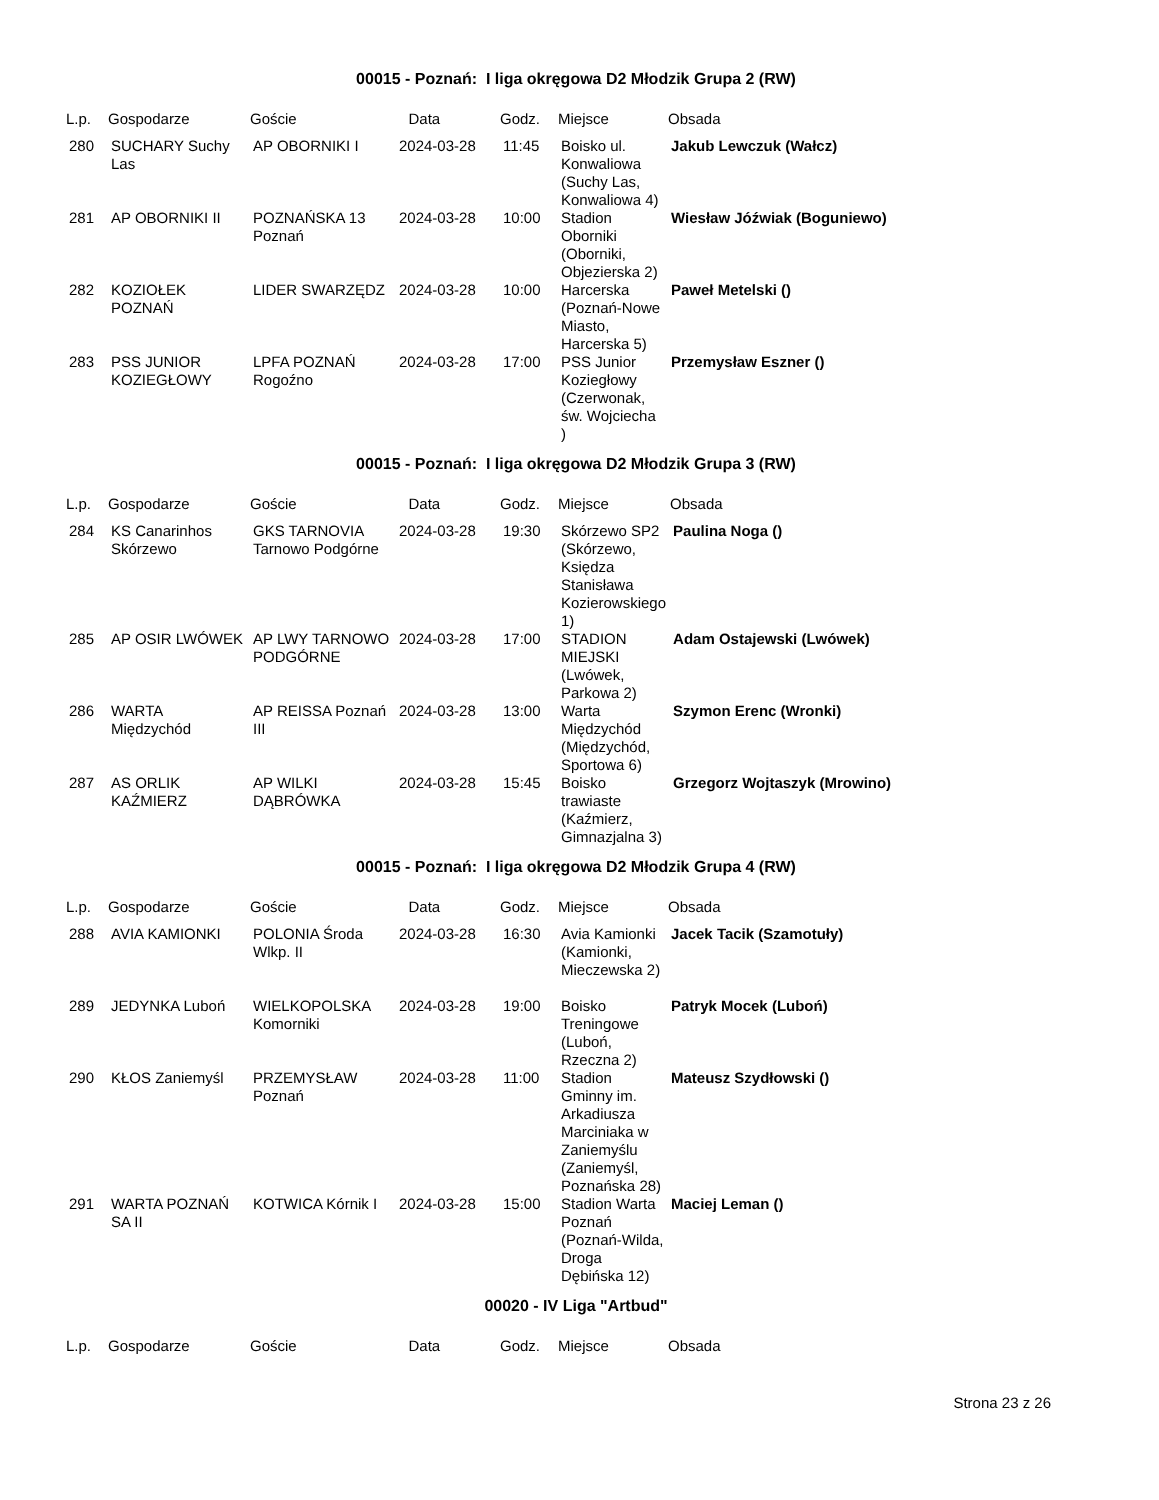00015 - Poznań: I liga okręgowa D2 Młodzik Grupa 2 (RW)
| L.p. | Gospodarze | Goście | Data | Godz. | Miejsce | Obsada |
| --- | --- | --- | --- | --- | --- | --- |
| 280 | SUCHARY Suchy Las | AP OBORNIKI I | 2024-03-28 | 11:45 | Boisko ul. Konwaliowa (Suchy Las, Konwaliowa 4) | Jakub Lewczuk (Wałcz) |
| 281 | AP OBORNIKI II | POZNAŃSKA 13 Poznań | 2024-03-28 | 10:00 | Stadion Oborniki (Oborniki, Objezierska 2) | Wiesław Jóźwiak (Boguniewo) |
| 282 | KOZIOŁEK POZNAŃ | LIDER SWARZĘDZ | 2024-03-28 | 10:00 | Harcerska (Poznań-Nowe Miasto, Harcerska 5) | Paweł Metelski () |
| 283 | PSS JUNIOR KOZIEGŁOWY | LPFA POZNAŃ Rogoźno | 2024-03-28 | 17:00 | PSS Junior Koziegłowy (Czerwonak, św. Wojciecha ) | Przemysław Eszner () |
00015 - Poznań: I liga okręgowa D2 Młodzik Grupa 3 (RW)
| L.p. | Gospodarze | Goście | Data | Godz. | Miejsce | Obsada |
| --- | --- | --- | --- | --- | --- | --- |
| 284 | KS Canarinhos Skórzewo | GKS TARNOVIA Tarnowo Podgórne | 2024-03-28 | 19:30 | Skórzewo SP2 (Skórzewo, Księdza Stanisława Kozierowskiego 1) | Paulina Noga () |
| 285 | AP OSIR LWÓWEK | AP LWY TARNOWO PODGÓRNE | 2024-03-28 | 17:00 | STADION MIEJSKI (Lwówek, Parkowa 2) | Adam Ostajewski (Lwówek) |
| 286 | WARTA Międzychód | AP REISSA Poznań III | 2024-03-28 | 13:00 | Warta Międzychód (Międzychód, Sportowa 6) | Szymon Erenc (Wronki) |
| 287 | AS ORLIK KAŹMIERZ | AP WILKI DĄBRÓWKA | 2024-03-28 | 15:45 | Boisko trawiaste (Kaźmierz, Gimnazjalna 3) | Grzegorz Wojtaszyk (Mrowino) |
00015 - Poznań: I liga okręgowa D2 Młodzik Grupa 4 (RW)
| L.p. | Gospodarze | Goście | Data | Godz. | Miejsce | Obsada |
| --- | --- | --- | --- | --- | --- | --- |
| 288 | AVIA KAMIONKI | POLONIA Środa Wlkp. II | 2024-03-28 | 16:30 | Avia Kamionki (Kamionki, Mieczewska 2) | Jacek Tacik (Szamotuły) |
| 289 | JEDYNKA Luboń | WIELKOPOLSKA Komorniki | 2024-03-28 | 19:00 | Boisko Treningowe (Luboń, Rzeczna 2) | Patryk Mocek (Luboń) |
| 290 | KŁOS Zaniemyśl | PRZEMYSŁAW Poznań | 2024-03-28 | 11:00 | Stadion Gminny im. Arkadiusza Marciniaka w Zaniemyślu (Zaniemyśl, Poznańska 28) | Mateusz Szydłowski () |
| 291 | WARTA POZNAŃ SA II | KOTWICA Kórnik I | 2024-03-28 | 15:00 | Stadion Warta Poznań (Poznań-Wilda, Droga Dębińska 12) | Maciej Leman () |
00020 - IV Liga "Artbud"
| L.p. | Gospodarze | Goście | Data | Godz. | Miejsce | Obsada |
| --- | --- | --- | --- | --- | --- | --- |
Strona 23 z 26